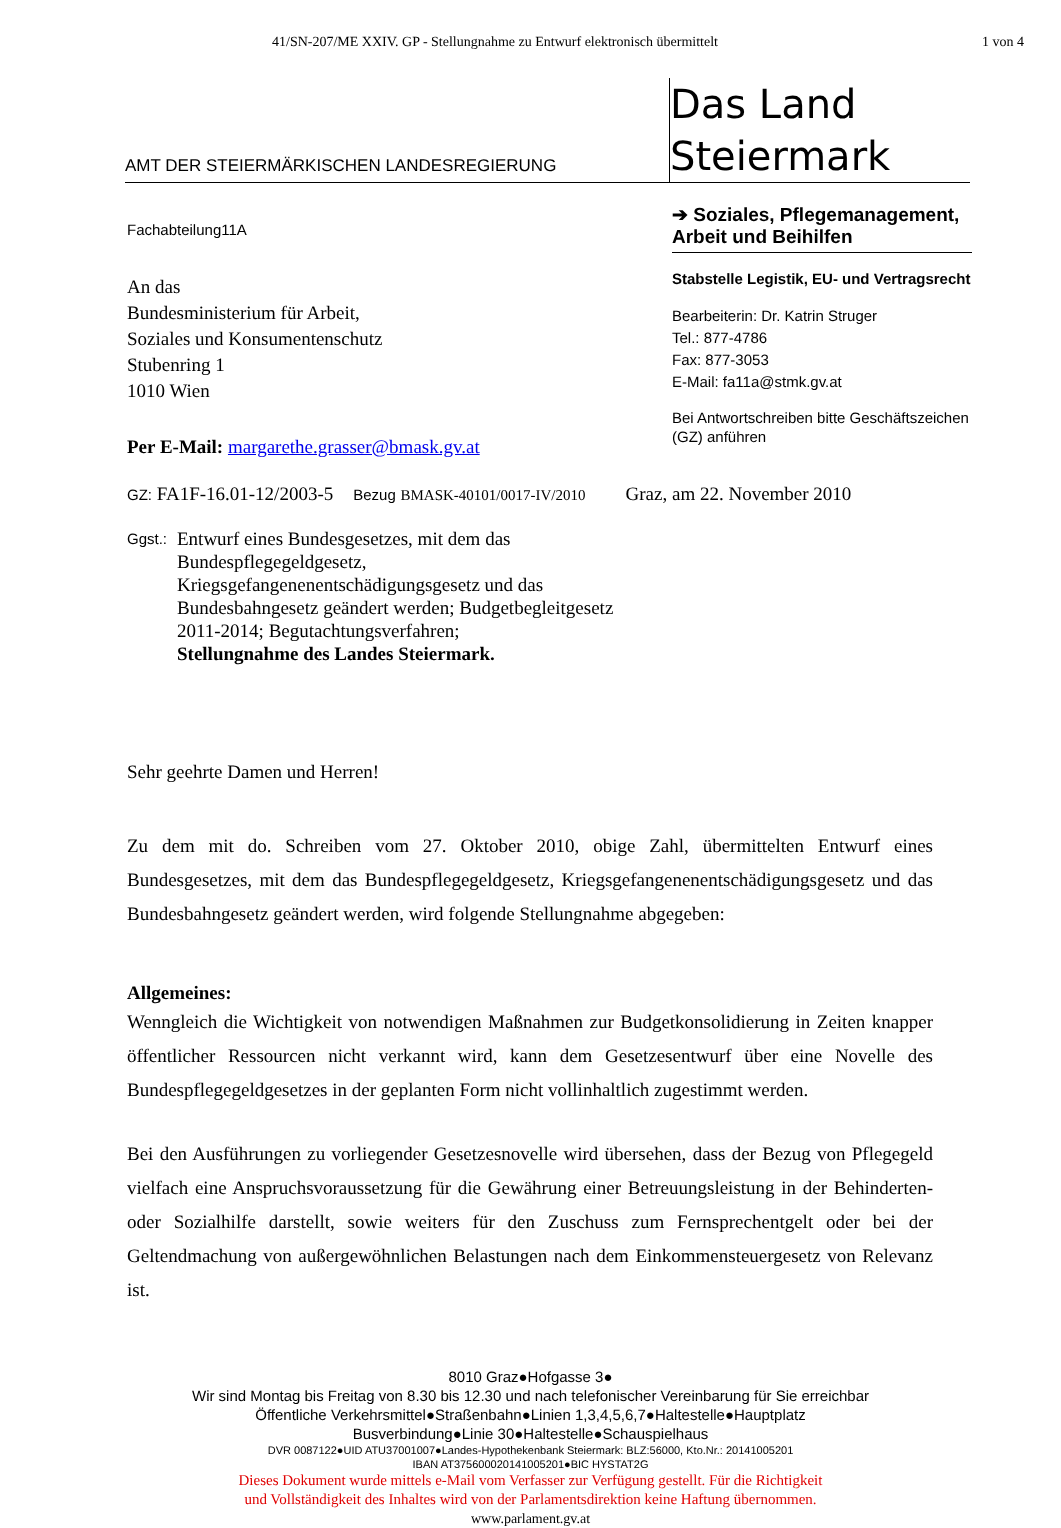41/SN-207/ME XXIV. GP - Stellungnahme zu Entwurf elektronisch übermittelt 1 von 4
AMT DER STEIERMÄRKISCHEN LANDESREGIERUNG
Das Land
Steiermark
Fachabteilung11A
An das
Bundesministerium für Arbeit,
Soziales und Konsumentenschutz
Stubenring 1
1010 Wien
Per E-Mail: margarethe.grasser@bmask.gv.at
➔ Soziales, Pflegemanagement, Arbeit und Beihilfen
Stabstelle Legistik, EU- und Vertragsrecht
Bearbeiterin: Dr. Katrin Struger
Tel.: 877-4786
Fax: 877-3053
E-Mail: fa11a@stmk.gv.at
Bei Antwortschreiben bitte Geschäftszeichen (GZ) anführen
GZ: FA1F-16.01-12/2003-5 Bezug BMASK-40101/0017-IV/2010 Graz, am 22. November 2010
Ggst.:
Entwurf eines Bundesgesetzes, mit dem das
Bundespflegegeldgesetz,
Kriegsgefangenenentschädigungsgesetz und das
Bundesbahngesetz geändert werden; Budgetbegleitgesetz
2011-2014; Begutachtungsverfahren;
Stellungnahme des Landes Steiermark.
Sehr geehrte Damen und Herren!
Zu dem mit do. Schreiben vom 27. Oktober 2010, obige Zahl, übermittelten Entwurf eines Bundesgesetzes, mit dem das Bundespflegegeldgesetz, Kriegsgefangenenentschädigungsgesetz und das Bundesbahngesetz geändert werden, wird folgende Stellungnahme abgegeben:
Allgemeines:
Wenngleich die Wichtigkeit von notwendigen Maßnahmen zur Budgetkonsolidierung in Zeiten knapper öffentlicher Ressourcen nicht verkannt wird, kann dem Gesetzesentwurf über eine Novelle des Bundespflegegeldgesetzes in der geplanten Form nicht vollinhaltlich zugestimmt werden.
Bei den Ausführungen zu vorliegender Gesetzesnovelle wird übersehen, dass der Bezug von Pflegegeld vielfach eine Anspruchsvoraussetzung für die Gewährung einer Betreuungsleistung in der Behinderten- oder Sozialhilfe darstellt, sowie weiters für den Zuschuss zum Fernsprechentgelt oder bei der Geltendmachung von außergewöhnlichen Belastungen nach dem Einkommensteuergesetz von Relevanz ist.
8010 Graz●Hofgasse 3●
Wir sind Montag bis Freitag von 8.30 bis 12.30 und nach telefonischer Vereinbarung für Sie erreichbar
Öffentliche Verkehrsmittel●Straßenbahn●Linien 1,3,4,5,6,7●Haltestelle●Hauptplatz
Busverbindung●Linie 30●Haltestelle●Schauspielhaus
DVR 0087122●UID ATU37001007●Landes-Hypothekenbank Steiermark: BLZ:56000, Kto.Nr.: 20141005201
IBAN AT375600020141005201●BIC HYSTAT2G
Dieses Dokument wurde mittels e-Mail vom Verfasser zur Verfügung gestellt. Für die Richtigkeit
und Vollständigkeit des Inhaltes wird von der Parlamentsdirektion keine Haftung übernommen.
www.parlament.gv.at